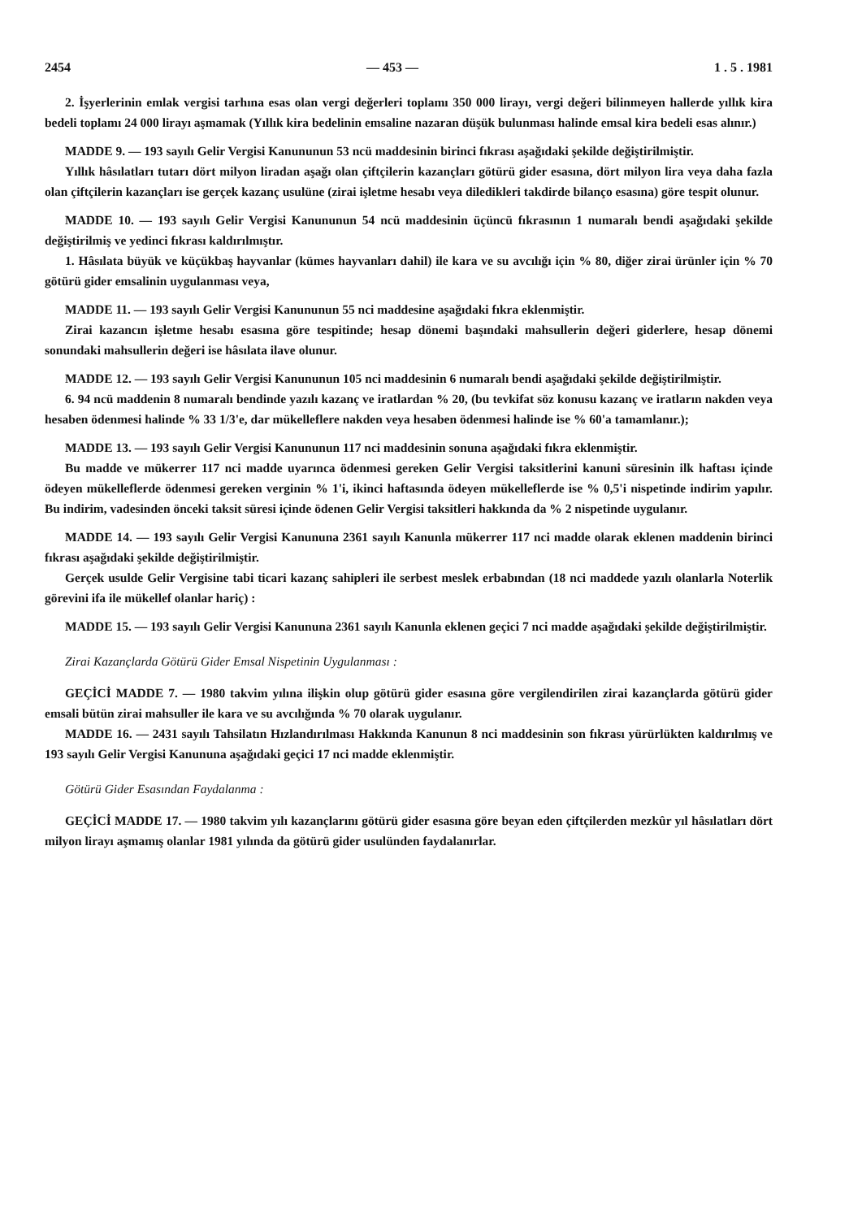2454 — 453 — 1 . 5 . 1981
2. İşyerlerinin emlak vergisi tarhına esas olan vergi değerleri toplamı 350 000 lirayı, vergi değeri bilinmeyen hallerde yıllık kira bedeli toplamı 24 000 lirayı aşmamak (Yıllık kira bedelinin emsaline nazaran düşük bulunması halinde emsal kira bedeli esas alınır.)
MADDE 9. — 193 sayılı Gelir Vergisi Kanununun 53 ncü maddesinin birinci fıkrası aşağıdaki şekilde değiştirilmiştir.
Yıllık hâsılatları tutarı dört milyon liradan aşağı olan çiftçilerin kazançları götürü gider esasına, dört milyon lira veya daha fazla olan çiftçilerin kazançları ise gerçek kazanç usulüne (zirai işletme hesabı veya diledikleri takdirde bilanço esasına) göre tespit olunur.
MADDE 10. — 193 sayılı Gelir Vergisi Kanununun 54 ncü maddesinin üçüncü fıkrasının 1 numaralı bendi aşağıdaki şekilde değiştirilmiş ve yedinci fıkrası kaldırılmıştır.
1. Hâsılata büyük ve küçükbaş hayvanlar (kümes hayvanları dahil) ile kara ve su avcılığı için % 80, diğer zirai ürünler için % 70 götürü gider emsalinin uygulanması veya,
MADDE 11. — 193 sayılı Gelir Vergisi Kanununun 55 nci maddesine aşağıdaki fıkra eklenmiştir.
Zirai kazancın işletme hesabı esasına göre tespitinde; hesap dönemi başındaki mahsullerin değeri giderlere, hesap dönemi sonundaki mahsullerin değeri ise hâsılata ilave olunur.
MADDE 12. — 193 sayılı Gelir Vergisi Kanununun 105 nci maddesinin 6 numaralı bendi aşağıdaki şekilde değiştirilmiştir.
6. 94 ncü maddenin 8 numaralı bendinde yazılı kazanç ve iratlardan % 20, (bu tevkifat söz konusu kazanç ve iratların nakden veya hesaben ödenmesi halinde % 33 1/3'e, dar mükelleflere nakden veya hesaben ödenmesi halinde ise % 60'a tamamlanır.);
MADDE 13. — 193 sayılı Gelir Vergisi Kanununun 117 nci maddesinin sonuna aşağıdaki fıkra eklenmiştir.
Bu madde ve mükerrer 117 nci madde uyarınca ödenmesi gereken Gelir Vergisi taksitlerini kanuni süresinin ilk haftası içinde ödeyen mükelleflerde ödenmesi gereken verginin % 1'i, ikinci haftasında ödeyen mükelleflerde ise % 0,5'i nispetinde indirim yapılır. Bu indirim, vadesinden önceki taksit süresi içinde ödenen Gelir Vergisi taksitleri hakkında da % 2 nispetinde uygulanır.
MADDE 14. — 193 sayılı Gelir Vergisi Kanununa 2361 sayılı Kanunla mükerrer 117 nci madde olarak eklenen maddenin birinci fıkrası aşağıdaki şekilde değiştirilmiştir.
Gerçek usulde Gelir Vergisine tabi ticari kazanç sahipleri ile serbest meslek erbabından (18 nci maddede yazılı olanlarla Noterlik görevini ifa ile mükellef olanlar hariç) :
MADDE 15. — 193 sayılı Gelir Vergisi Kanununa 2361 sayılı Kanunla eklenen geçici 7 nci madde aşağıdaki şekilde değiştirilmiştir.
Zirai Kazançlarda Götürü Gider Emsal Nispetinin Uygulanması :
GEÇİCİ MADDE 7. — 1980 takvim yılına ilişkin olup götürü gider esasına göre vergilendirilen zirai kazançlarda götürü gider emsali bütün zirai mahsuller ile kara ve su avcılığında % 70 olarak uygulanır.
MADDE 16. — 2431 sayılı Tahsilatın Hızlandırılması Hakkında Kanunun 8 nci maddesinin son fıkrası yürürlükten kaldırılmış ve 193 sayılı Gelir Vergisi Kanununa aşağıdaki geçici 17 nci madde eklenmiştir.
Götürü Gider Esasından Faydalanma :
GEÇİCİ MADDE 17. — 1980 takvim yılı kazançlarını götürü gider esasına göre beyan eden çiftçilerden mezkûr yıl hâsılatları dört milyon lirayı aşmamış olanlar 1981 yılında da götürü gider usulünden faydalanırlar.